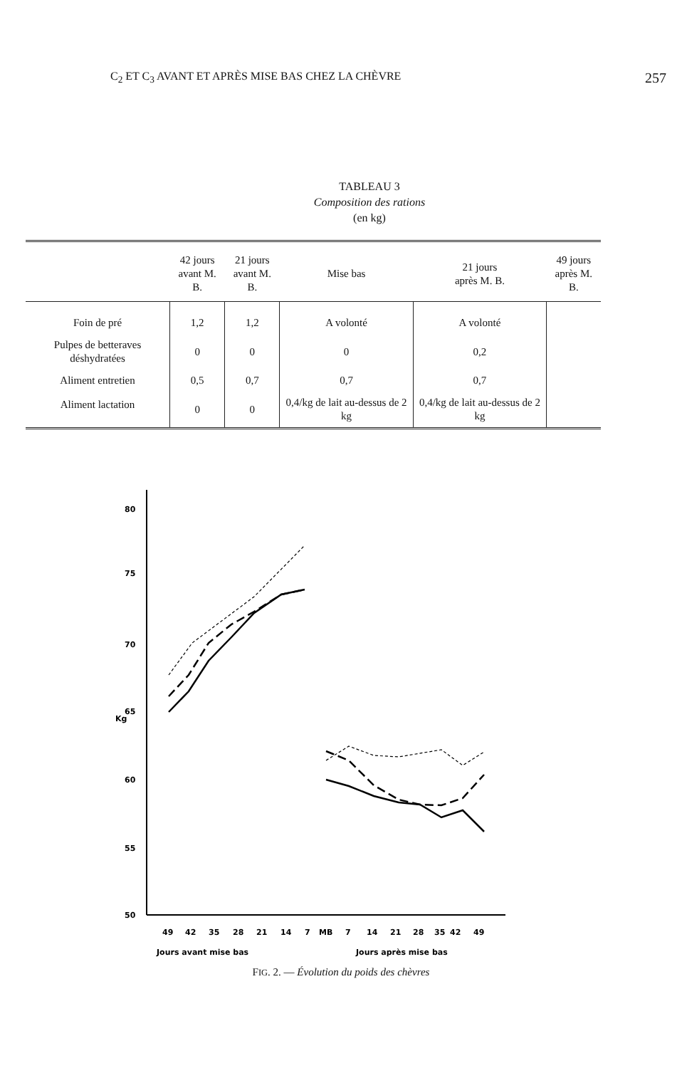C<sub>2</sub> ET C<sub>3</sub> AVANT ET APRÈS MISE BAS CHEZ LA CHÈVRE 257
TABLEAU 3
Composition des rations
(en kg)
| | 42 jours avant M. B. | 21 jours avant M. B. | Mise bas | 21 jours après M. B. | 49 jours après M. B. |
| --- | --- | --- | --- | --- | --- |
| Foin de pré | 1,2 | 1,2 | A volonté | A volonté | |
| Pulpes de betteraves déshydratées | 0 | 0 | 0 | 0,2 | |
| Aliment entretien | 0,5 | 0,7 | 0,7 | 0,7 | |
| Aliment lactation | 0 | 0 | 0,4/kg de lait au-dessus de 2 kg | 0,4/kg de lait au-dessus de 2 kg | |
80
75
70
65
60
55
50
Kg
49
42
35
28
21
14
7
MB
7
14
21
28
35
42
49
Jours avant mise bas
Jours après mise bas
FIG. 2. — Évolution du poids des chèvres